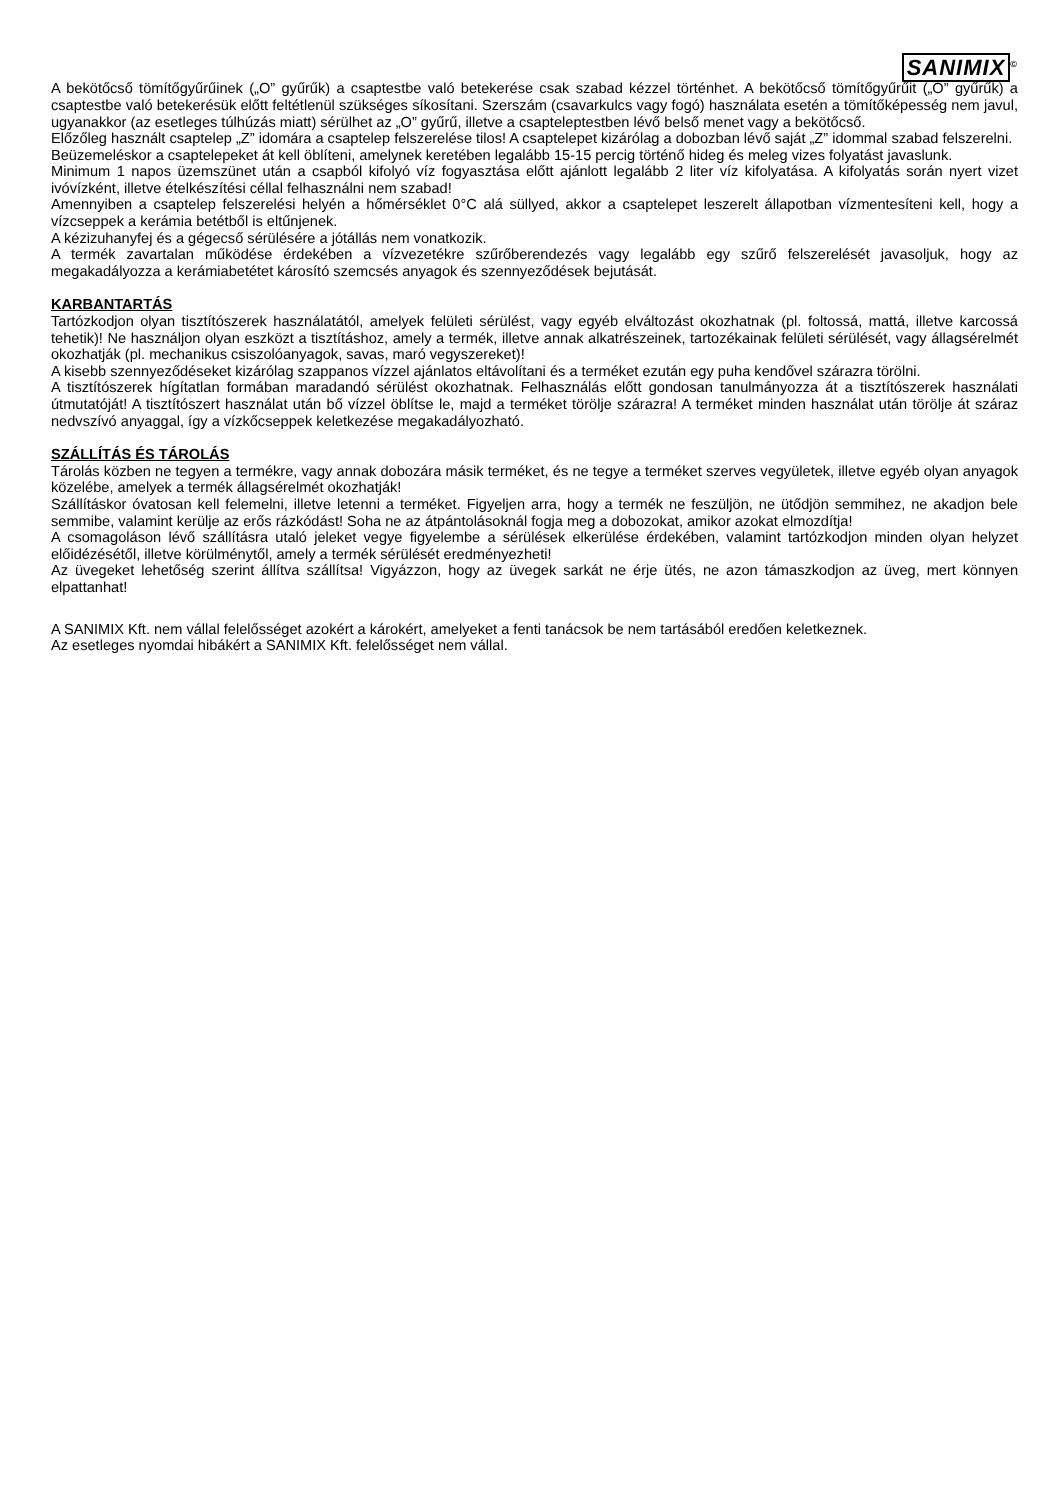SANIMIX<sup>©</sup>
A bekötőcső tömítőgyűrűinek („O” gyűrűk) a csaptestbe való betekerése csak szabad kézzel történhet. A bekötőcső tömítőgyűrűit („O” gyűrűk) a csaptestbe való betekerésük előtt feltétlenül szükséges síkosítani. Szerszám (csavarkulcs vagy fogó) használata esetén a tömítőképesség nem javul, ugyanakkor (az esetleges túlhúzás miatt) sérülhet az „O” gyűrű, illetve a csapteleptestben lévő belső menet vagy a bekötőcső.
Előzőleg használt csaptelep „Z” idomára a csaptelep felszerelése tilos! A csaptelepet kizárólag a dobozban lévő saját „Z” idommal szabad felszerelni.
Beüzemeléskor a csaptelepeket át kell öblíteni, amelynek keretében legalább 15-15 percig történő hideg és meleg vizes folyatást javaslunk.
Minimum 1 napos üzemszünet után a csapból kifolyó víz fogyasztása előtt ajánlott legalább 2 liter víz kifolyatása. A kifolyatás során nyert vizet ivóvízként, illetve ételkészítési céllal felhasználni nem szabad!
Amennyiben a csaptelep felszerelési helyén a hőmérséklet 0°C alá süllyed, akkor a csaptelepet leszerelt állapotban vízmentesíteni kell, hogy a vízcseppek a kerámia betétből is eltűnjenek.
A kézizuhanyfej és a gégecső sérülésére a jótállás nem vonatkozik.
A termék zavartalan működése érdekében a vízvezetékre szűrőberendezés vagy legalább egy szűrő felszerelését javasoljuk, hogy az megakadályozza a kerámiabetétet károsító szemcsés anyagok és szennyeződések bejutását.
KARBANTARTÁS
Tartózkodjon olyan tisztítószerek használatától, amelyek felületi sérülést, vagy egyéb elváltozást okozhatnak (pl. foltossá, mattá, illetve karcossá tehetik)! Ne használjon olyan eszközt a tisztításhoz, amely a termék, illetve annak alkatrészeinek, tartozékainak felületi sérülését, vagy állagsérelmét okozhatják (pl. mechanikus csiszolóanyagok, savas, maró vegyszereket)!
A kisebb szennyeződéseket kizárólag szappanos vízzel ajánlatos eltávolítani és a terméket ezután egy puha kendővel szárazra törölni.
A tisztítószerek hígítatlan formában maradandó sérülést okozhatnak. Felhasználás előtt gondosan tanulmányozza át a tisztítószerek használati útmutatóját! A tisztítószert használat után bő vízzel öblítse le, majd a terméket törölje szárazra! A terméket minden használat után törölje át száraz nedvszívó anyaggal, így a vízkőcseppek keletkezése megakadályozható.
SZÁLLÍTÁS ÉS TÁROLÁS
Tárolás közben ne tegyen a termékre, vagy annak dobozára másik terméket, és ne tegye a terméket szerves vegyületek, illetve egyéb olyan anyagok közelébe, amelyek a termék állagsérelmét okozhatják!
Szállításkor óvatosan kell felemelni, illetve letenni a terméket. Figyeljen arra, hogy a termék ne feszüljön, ne ütődjön semmihez, ne akadjon bele semmibe, valamint kerülje az erős rázkódást! Soha ne az átpántolásoknál fogja meg a dobozokat, amikor azokat elmozdítja!
A csomagoláson lévő szállításra utaló jeleket vegye figyelembe a sérülések elkerülése érdekében, valamint tartózkodjon minden olyan helyzet előidézésétől, illetve körülménytől, amely a termék sérülését eredményezheti!
Az üvegeket lehetőség szerint állítva szállítsa! Vigyázzon, hogy az üvegek sarkát ne érje ütés, ne azon támaszkodjon az üveg, mert könnyen elpattanhat!
A SANIMIX Kft. nem vállal felelősséget azokért a károkért, amelyeket a fenti tanácsok be nem tartásából eredően keletkeznek.
Az esetleges nyomdai hibákért a SANIMIX Kft. felelősséget nem vállal.